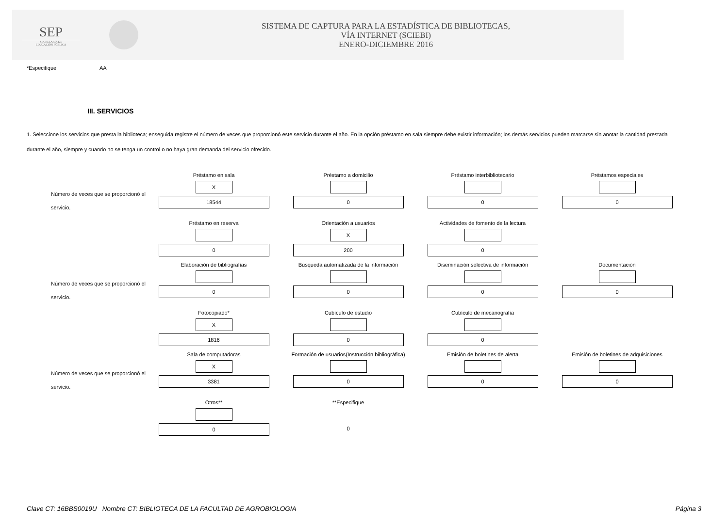SEP
SECRETARÍA DE
EDUCACIÓN PÚBLICA
SISTEMA DE CAPTURA PARA LA ESTADÍSTICA DE BIBLIOTECAS,
VÍA INTERNET (SCIEBI)
ENERO-DICIEMBRE 2016
*Especifique AA
III. SERVICIOS
1. Seleccione los servicios que presta la biblioteca; enseguida registre el número de veces que proporcionó este servicio durante el año. En la opción préstamo en sala siempre debe existir información; los demás servicios pueden marcarse sin anotar la cantidad prestada durante el año, siempre y cuando no se tenga un control o no haya gran demanda del servicio ofrecido.
Número de veces que se proporcionó el servicio.
Préstamo en sala
X
18544
Préstamo a domicilio
0
Préstamo interbibliotecario
0
Préstamos especiales
0
Préstamo en reserva
0
Orientación a usuarios
X
200
Actividades de fomento de la lectura
0
Número de veces que se proporcionó el servicio.
Elaboración de bibliografías
0
Búsqueda automatizada de la información
0
Diseminación selectiva de información
0
Documentación
0
Fotocopiado*
X
1816
Cubículo de estudio
0
Cubículo de mecanografía
0
Número de veces que se proporcionó el servicio.
Sala de computadoras
X
3381
Formación de usuarios(Instrucción bibliográfica)
0
Emisión de boletines de alerta
0
Emisión de boletines de adquisiciones
0
Otros**
0
**Especifique
0
Clave CT: 16BBS0019U Nombre CT: BIBLIOTECA DE LA FACULTAD DE AGROBIOLOGIA Página 3